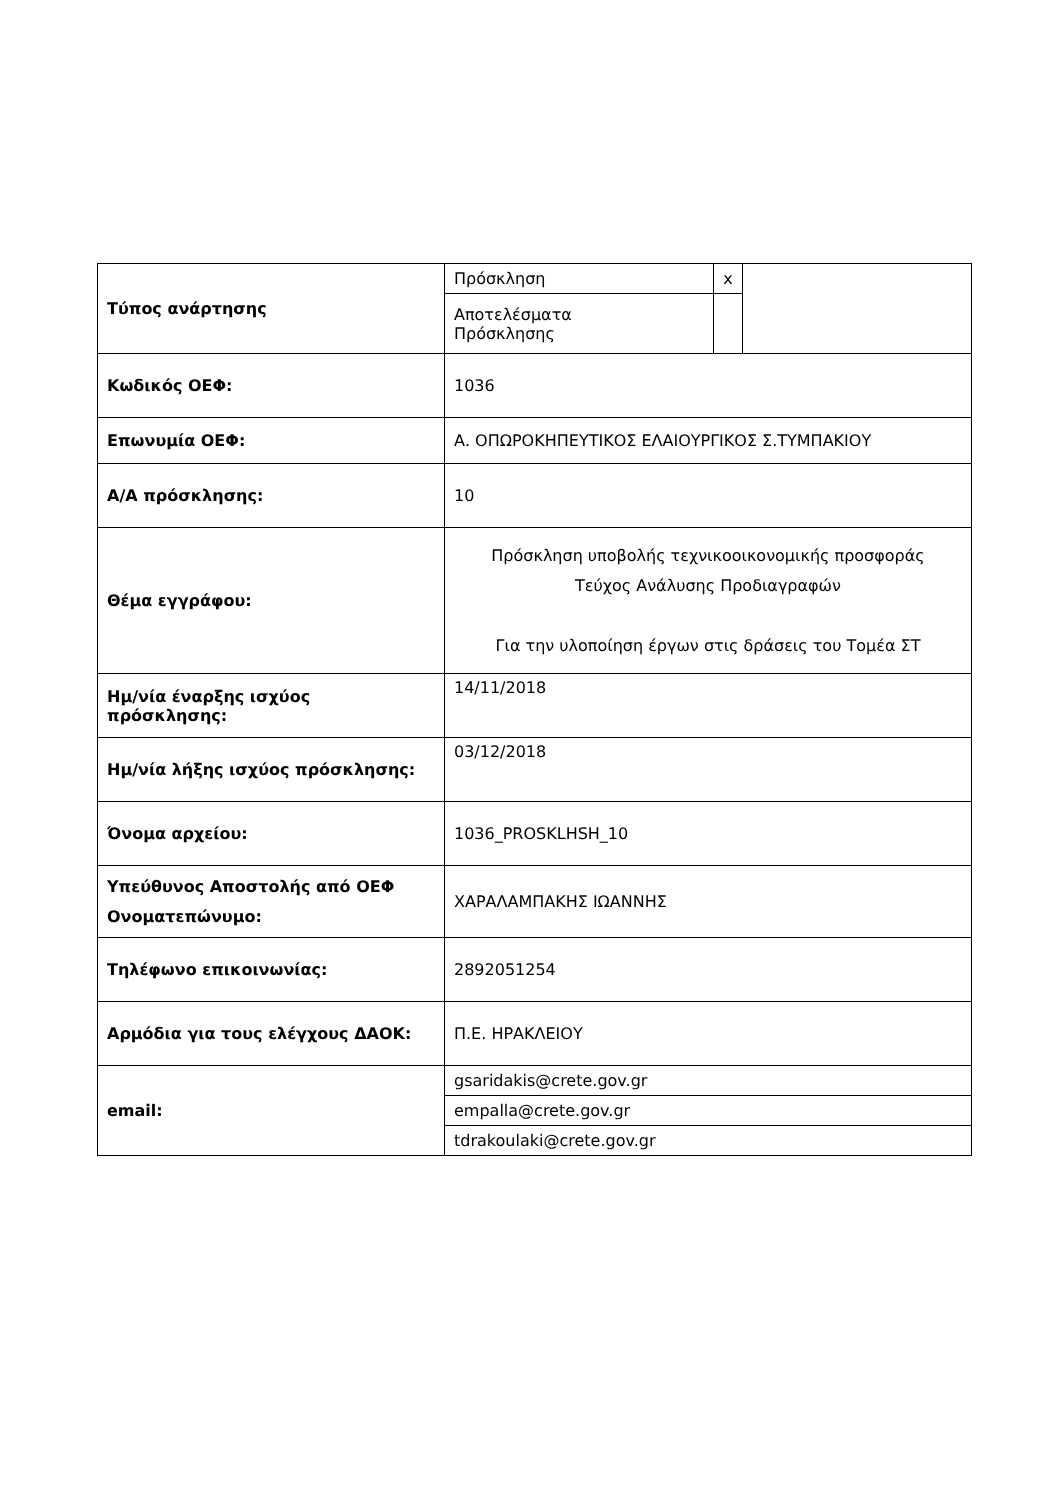| Τύπος ανάρτησης | Πρόσκληση | x | |
| | Αποτελέσματα Πρόσκλησης | | |
| Κωδικός ΟΕΦ: | 1036 | | |
| Επωνυμία ΟΕΦ: | Α. ΟΠΩΡΟΚΗΠΕΥΤΙΚΟΣ ΕΛΑΙΟΥΡΓΙΚΟΣ Σ.ΤΥΜΠΑΚΙΟΥ | | |
| Α/Α πρόσκλησης: | 10 | | |
| Θέμα εγγράφου: | Πρόσκληση υποβολής τεχνικοοικονομικής προσφοράς Τεύχος Ανάλυσης Προδιαγραφών Για την υλοποίηση έργων στις δράσεις του Τομέα ΣΤ | | |
| Ημ/νία έναρξης ισχύος πρόσκλησης: | 14/11/2018 | | |
| Ημ/νία λήξης ισχύος πρόσκλησης: | 03/12/2018 | | |
| Όνομα αρχείου: | 1036_PROSKLHSH_10 | | |
| Υπεύθυνος Αποστολής από ΟΕΦ Ονοματεπώνυμο: | ΧΑΡΑΛΑΜΠΑΚΗΣ ΙΩΑΝΝΗΣ | | |
| Τηλέφωνο επικοινωνίας: | 2892051254 | | |
| Αρμόδια για τους ελέγχους ΔΑΟΚ: | Π.Ε. ΗΡΑΚΛΕΙΟΥ | | |
| email: | gsaridakis@crete.gov.gr | | |
| | empalla@crete.gov.gr | | |
| | tdrakoulaki@crete.gov.gr | | |